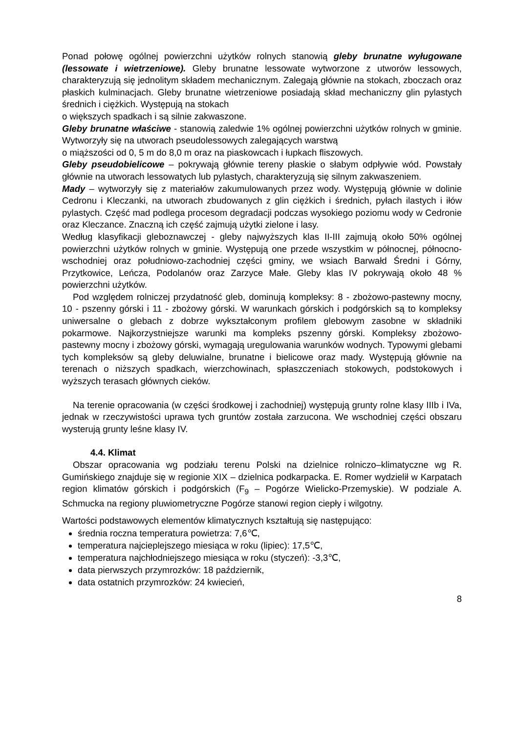Ponad połowę ogólnej powierzchni użytków rolnych stanowią gleby brunatne wyługowane (lessowate i wietrzeniowe). Gleby brunatne lessowate wytworzone z utworów lessowych, charakteryzują się jednolitym składem mechanicznym. Zalegają głównie na stokach, zboczach oraz płaskich kulminacjach. Gleby brunatne wietrzeniowe posiadają skład mechaniczny glin pylastych średnich i ciężkich. Występują na stokach
o większych spadkach i są silnie zakwaszone.
Gleby brunatne właściwe - stanowią zaledwie 1% ogólnej powierzchni użytków rolnych w gminie. Wytworzyły się na utworach pseudolessowych zalegających warstwą
o miąższości od 0, 5 m do 8,0 m oraz na piaskowcach i łupkach fliszowych.
Gleby pseudobielicowe – pokrywają głównie tereny płaskie o słabym odpływie wód. Powstały głównie na utworach lessowatych lub pylastych, charakteryzują się silnym zakwaszeniem.
Mady – wytworzyły się z materiałów zakumulowanych przez wody. Występują głównie w dolinie Cedronu i Kleczanki, na utworach zbudowanych z glin ciężkich i średnich, pyłach ilastych i iłów pylastych. Część mad podlega procesom degradacji podczas wysokiego poziomu wody w Cedronie oraz Kleczance. Znaczną ich część zajmują użytki zielone i lasy.
Według klasyfikacji gleboznawczej - gleby najwyższych klas II-III zajmują około 50% ogólnej powierzchni użytków rolnych w gminie. Występują one przede wszystkim w północnej, północno-wschodniej oraz południowo-zachodniej części gminy, we wsiach Barwałd Średni i Górny, Przytkowice, Leńcza, Podolanów oraz Zarzyce Małe. Gleby klas IV pokrywają około 48 % powierzchni użytków.
Pod względem rolniczej przydatność gleb, dominują kompleksy: 8 - zbożowo-pastewny mocny, 10 - pszenny górski i 11 - zbożowy górski. W warunkach górskich i podgórskich są to kompleksy uniwersalne o glebach z dobrze wykształconym profilem glebowym zasobne w składniki pokarmowe. Najkorzystniejsze warunki ma kompleks pszenny górski. Kompleksy zbożowo-pastewny mocny i zbożowy górski, wymagają uregulowania warunków wodnych. Typowymi glebami tych kompleksów są gleby deluwialne, brunatne i bielicowe oraz mady. Występują głównie na terenach o niższych spadkach, wierzchowinach, spłaszczeniach stokowych, podstokowych i wyższych terasach głównych cieków.
Na terenie opracowania (w części środkowej i zachodniej) występują grunty rolne klasy IIIb i IVa, jednak w rzeczywistości uprawa tych gruntów została zarzucona. We wschodniej części obszaru wysterują grunty leśne klasy IV.
4.4. Klimat
Obszar opracowania wg podziału terenu Polski na dzielnice rolniczo–klimatyczne wg R. Gumińskiego znajduje się w regionie XIX – dzielnica podkarpacka. E. Romer wydzielił w Karpatach region klimatów górskich i podgórskich (F<sub>9</sub> – Pogórze Wielicko-Przemyskie). W podziale A. Schmucka na regiony pluwiometryczne Pogórze stanowi region ciepły i wilgotny.
Wartości podstawowych elementów klimatycznych kształtują się następująco:
średnia roczna temperatura powietrza: 7,6℃,
temperatura najcieplejszego miesiąca w roku (lipiec): 17,5℃,
temperatura najchłodniejszego miesiąca w roku (styczeń): -3,3℃,
data pierwszych przymrozków: 18 październik,
data ostatnich przymrozków: 24 kwiecień,
8